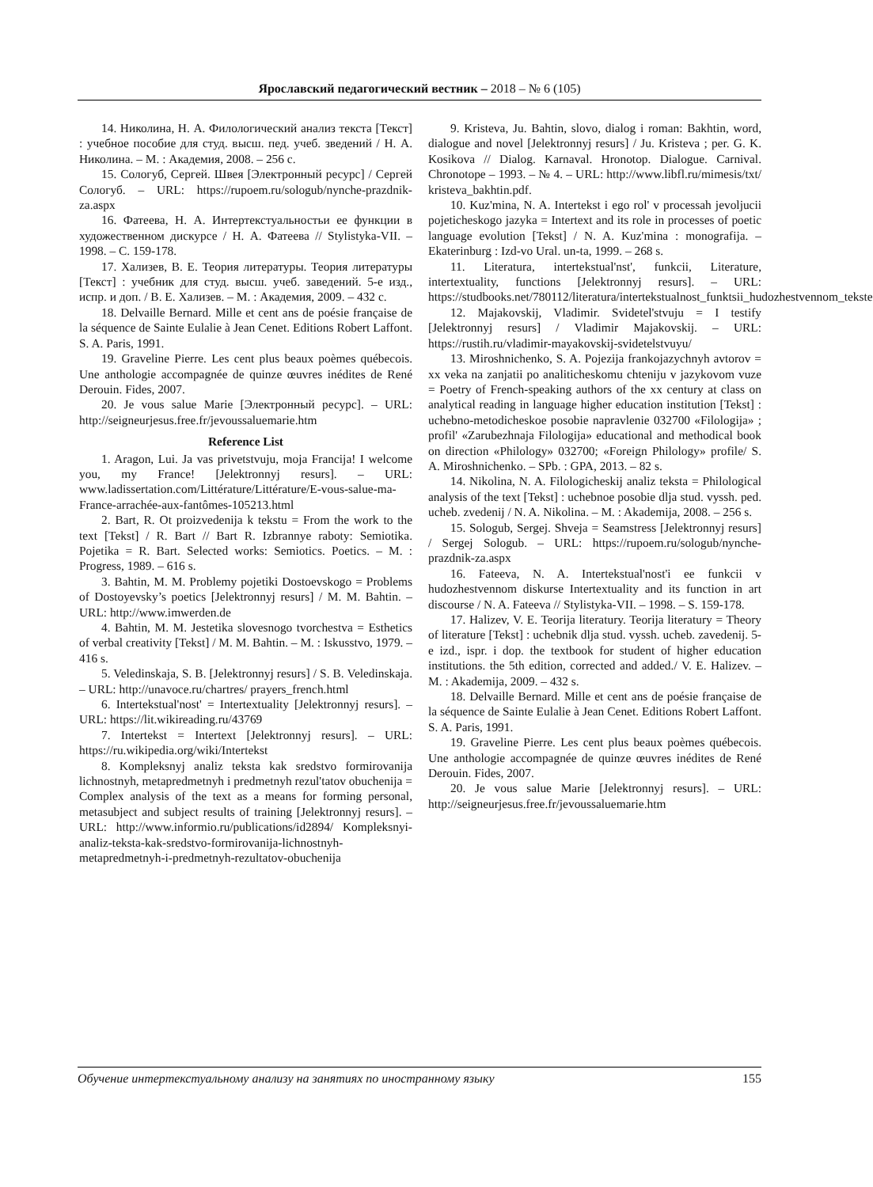Ярославский педагогический вестник – 2018 – № 6 (105)
14. Николина, Н. А. Филологический анализ текста [Текст] : учебное пособие для студ. высш. пед. учеб. зведений / Н. А. Николина. – М. : Академия, 2008. – 256 с.
15. Сологуб, Сергей. Швея [Электронный ресурс] / Сергей Сологуб. – URL: https://rupoem.ru/sologub/nynche-prazdnik-za.aspx
16. Фатеева, Н. А. Интертекстуальностьи ее функции в художественном дискурсе / Н. А. Фатеева // Stylistyka-VII. – 1998. – С. 159-178.
17. Хализев, В. Е. Теория литературы. Теория литературы [Текст] : учебник для студ. высш. учеб. заведений. 5-е изд., испр. и доп. / В. Е. Хализев. – М. : Академия, 2009. – 432 с.
18. Delvaille Bernard. Mille et cent ans de poésie française de la séquence de Sainte Eulalie à Jean Cenet. Editions Robert Laffont. S. A. Paris, 1991.
19. Graveline Pierre. Les cent plus beaux poèmes québecois. Une anthologie accompagnée de quinze œuvres inédites de René Derouin. Fides, 2007.
20. Je vous salue Marie [Электронный ресурс]. – URL: http://seigneurjesus.free.fr/jevoussaluemarie.htm
Reference List
1. Aragon, Lui. Ja vas privetstvuju, moja Francija! I welcome you, my France! [Jelektronnyj resurs]. – URL: www.ladissertation.com/Littérature/Littérature/E-vous-salue-ma-France-arrachée-aux-fantômes-105213.html
2. Bart, R. Ot proizvedenija k tekstu = From the work to the text [Tekst] / R. Bart // Bart R. Izbrannye raboty: Semiotika. Pojetika = R. Bart. Selected works: Semiotics. Poetics. – M. : Progress, 1989. – 616 s.
3. Bahtin, M. M. Problemy pojetiki Dostoevskogo = Problems of Dostoyevsky’s poetics [Jelektronnyj resurs] / M. M. Bahtin. – URL: http://www.imwerden.de
4. Bahtin, M. M. Jestetika slovesnogo tvorchestva = Esthetics of verbal creativity [Tekst] / M. M. Bahtin. – M. : Iskusstvo, 1979. – 416 s.
5. Veledinskaja, S. B. [Jelektronnyj resurs] / S. B. Veledinskaja. – URL: http://unavoce.ru/chartres/ prayers_french.html
6. Intertekstual'nost' = Intertextuality [Jelektronnyj resurs]. – URL: https://lit.wikireading.ru/43769
7. Intertekst = Intertext [Jelektronnyj resurs]. – URL: https://ru.wikipedia.org/wiki/Intertekst
8. Kompleksnyj analiz teksta kak sredstvo formirovanija lichnostnyh, metapredmetnyh i predmetnyh rezul'tatov obuchenija = Complex analysis of the text as a means for forming personal, metasubject and subject results of training [Jelektronnyj resurs]. – URL: http://www.informio.ru/publications/id2894/ Kompleksnyi-analiz-teksta-kak-sredstvo-formirovanija-lichnostnyh-metapredmetnyh-i-predmetnyh-rezultatov-obuchenija
9. Kristeva, Ju. Bahtin, slovo, dialog i roman: Bakhtin, word, dialogue and novel [Jelektronnyj resurs] / Ju. Kristeva ; per. G. K. Kosikova // Dialog. Karnaval. Hronotop. Dialogue. Carnival. Chronotope – 1993. – № 4. – URL: http://www.libfl.ru/mimesis/txt/ kristeva_bakhtin.pdf.
10. Kuz'mina, N. A. Intertekst i ego rol' v processah jevoljucii pojeticheskogo jazyka = Intertext and its role in processes of poetic language evolution [Tekst] / N. A. Kuz'mina : monografija. – Ekaterinburg : Izd-vo Ural. un-ta, 1999. – 268 s.
11. Literatura, intertekstual'nst', funkcii, Literature, intertextuality, functions [Jelektronnyj resurs]. – URL: https://studbooks.net/780112/literatura/intertekstualnost_funktsii_hudozhestvennom_tekste
12. Majakovskij, Vladimir. Svidetel'stvuju = I testify [Jelektronnyj resurs] / Vladimir Majakovskij. – URL: https://rustih.ru/vladimir-mayakovskij-svidetelstvuyu/
13. Miroshnichenko, S. A. Pojezija frankojazychnyh avtorov = xx veka na zanjatii po analiticheskomu chteniju v jazykovom vuze = Poetry of French-speaking authors of the xx century at class on analytical reading in language higher education institution [Tekst] : uchebno-metodicheskoe posobie napravlenie 032700 «Filologija» ; profil' «Zarubezhnaja Filologija» educational and methodical book on direction «Philology» 032700; «Foreign Philology» profile/ S. A. Miroshnichenko. – SPb. : GPA, 2013. – 82 s.
14. Nikolina, N. A. Filologicheskij analiz teksta = Philological analysis of the text [Tekst] : uchebnoe posobie dlja stud. vyssh. ped. ucheb. zvedenij / N. A. Nikolina. – M. : Akademija, 2008. – 256 s.
15. Sologub, Sergej. Shveja = Seamstress [Jelektronnyj resurs] / Sergej Sologub. – URL: https://rupoem.ru/sologub/nynche-prazdnik-za.aspx
16. Fateeva, N. A. Intertekstual'nost'i ee funkcii v hudozhestvennom diskurse Intertextuality and its function in art discourse / N. A. Fateeva // Stylistyka-VII. – 1998. – S. 159-178.
17. Halizev, V. E. Teorija literatury. Teorija literatury = Theory of literature [Tekst] : uchebnik dlja stud. vyssh. ucheb. zavedenij. 5-e izd., ispr. i dop. the textbook for student of higher education institutions. the 5th edition, corrected and added./ V. E. Halizev. – M. : Akademija, 2009. – 432 s.
18. Delvaille Bernard. Mille et cent ans de poésie française de la séquence de Sainte Eulalie à Jean Cenet. Editions Robert Laffont. S. A. Paris, 1991.
19. Graveline Pierre. Les cent plus beaux poèmes québecois. Une anthologie accompagnée de quinze œuvres inédites de René Derouin. Fides, 2007.
20. Je vous salue Marie [Jelektronnyj resurs]. – URL: http://seigneurjesus.free.fr/jevoussaluemarie.htm
Обучение интертекстуальному анализу на занятиях по иностранному языку 155